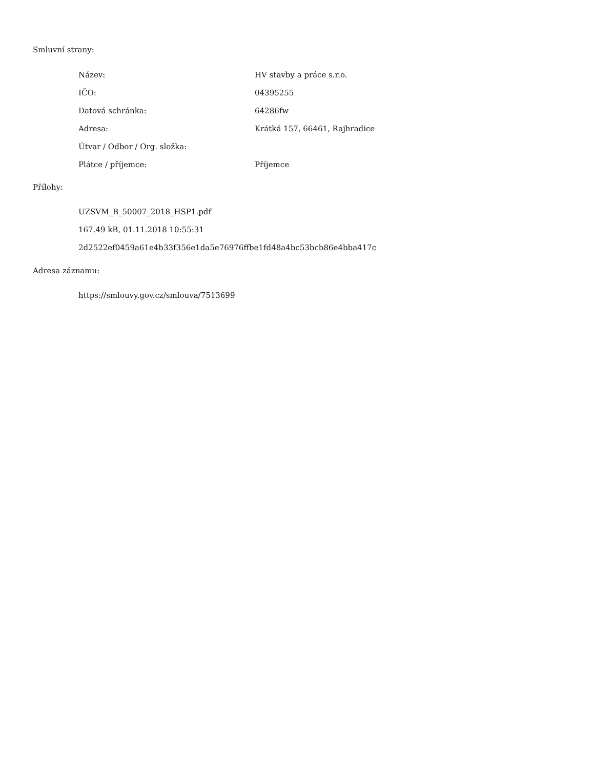Smluvní strany:
| Název: | HV stavby a práce s.r.o. |
| IČO: | 04395255 |
| Datová schránka: | 64286fw |
| Adresa: | Krátká 157, 66461, Rajhradice |
| Útvar / Odbor / Org. složka: | |
| Plátce / příjemce: | Příjemce |
Přílohy:
UZSVM_B_50007_2018_HSP1.pdf
167.49 kB, 01.11.2018 10:55:31
2d2522ef0459a61e4b33f356e1da5e76976ffbe1fd48a4bc53bcb86e4bba417c
Adresa záznamu:
https://smlouvy.gov.cz/smlouva/7513699